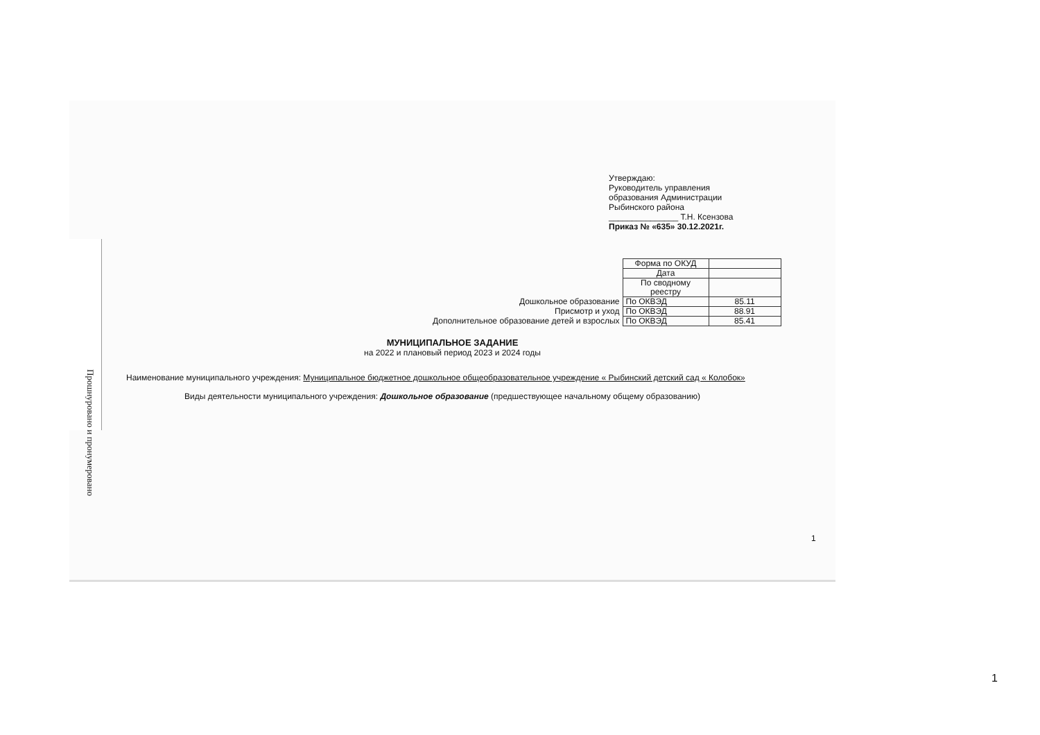Прошнуровано и пронумеровано
Утверждаю:
Руководитель управления
образования Администрации
Рыбинского района
_______________ Т.Н. Ксензова
Приказ № «635» 30.12.2021г.
| | Форма по ОКУД | |
| | Дата | |
| | По сводному реестру | |
| Дошкольное образование | По ОКВЭД | 85.11 |
| Присмотр и уход | По ОКВЭД | 88.91 |
| Дополнительное образование детей и взрослых | По ОКВЭД | 85.41 |
МУНИЦИПАЛЬНОЕ ЗАДАНИЕ
на 2022 и плановый период 2023 и 2024 годы
Наименование муниципального учреждения: Муниципальное бюджетное дошкольное общеобразовательное учреждение « Рыбинский детский сад « Колобок»
Виды деятельности муниципального учреждения: Дошкольное образование (предшествующее начальному общему образованию)
1
1